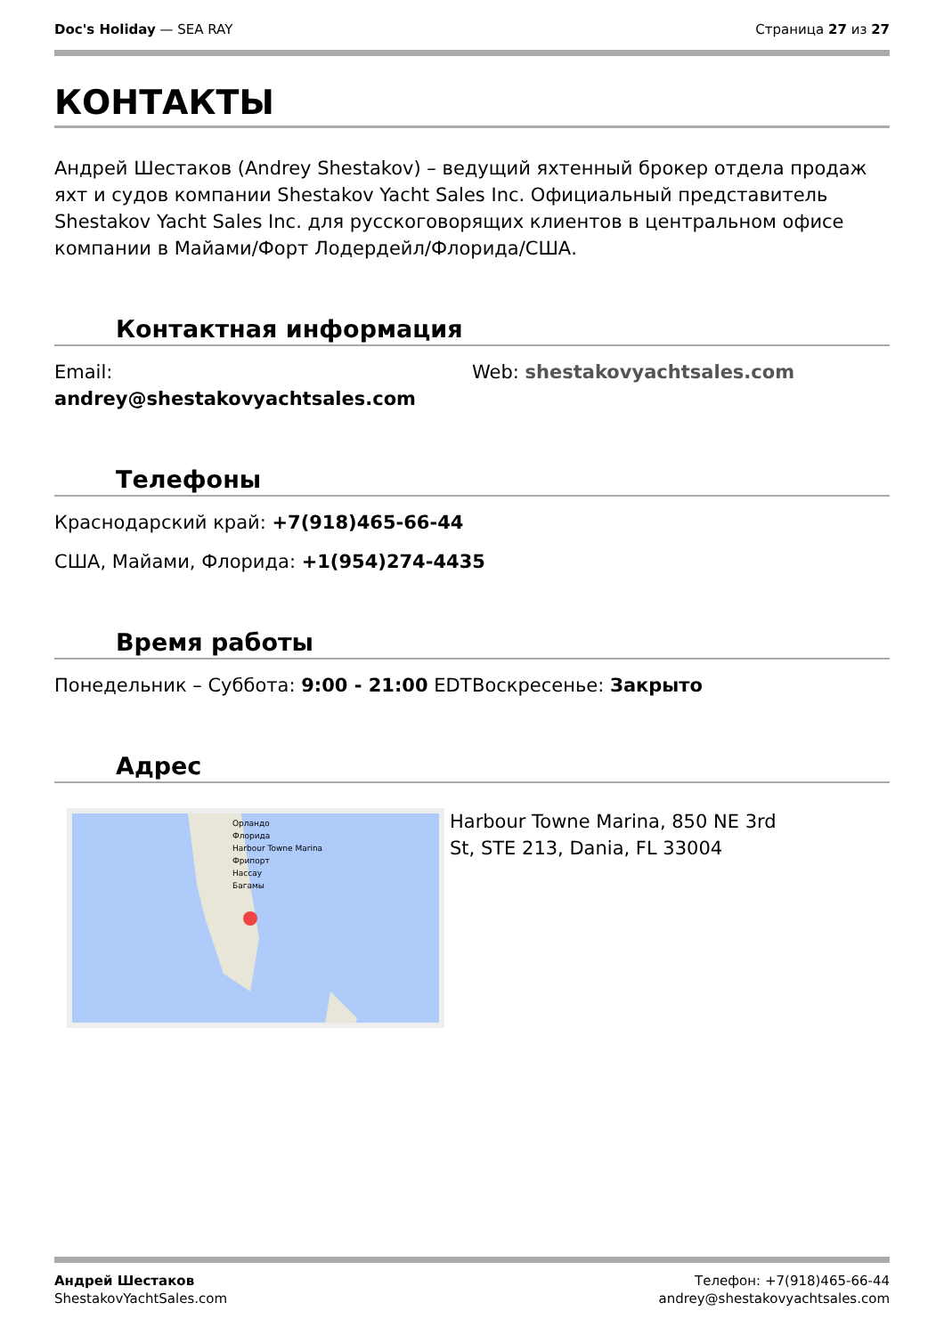Doc's Holiday — SEA RAY Страница 27 из 27
КОНТАКТЫ
Андрей Шестаков (Andrey Shestakov) – ведущий яхтенный брокер отдела продаж яхт и судов компании Shestakov Yacht Sales Inc. Официальный представитель Shestakov Yacht Sales Inc. для русскоговорящих клиентов в центральном офисе компании в Майами/Форт Лодердейл/Флорида/США.
Контактная информация
Email:
andrey@shestakovyachtsales.com
Web: shestakovyachtsales.com
Телефоны
Краснодарский край: +7(918)465-66-44
США, Майами, Флорида: +1(954)274-4435
Время работы
Понедельник – Суббота: 9:00 - 21:00 EDT
Воскресенье: Закрыто
Адрес
Орландо
Флорида
Harbour Towne Marina
Фрипорт
Нассау
Багамы
Harbour Towne Marina, 850 NE 3rd
St, STE 213, Dania, FL 33004
Андрей Шестаков
ShestakovYachtSales.com
Телефон: +7(918)465-66-44
andrey@shestakovyachtsales.com